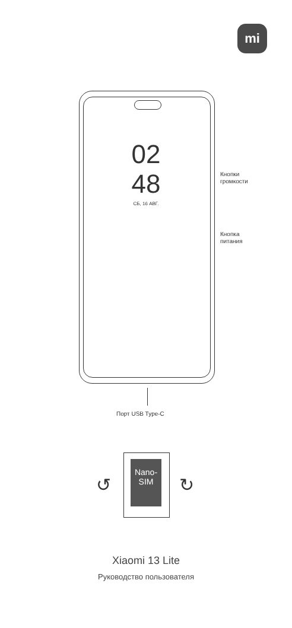mi
02
48
СБ, 16 АВГ.
Кнопки
громкости
Кнопка
питания
Порт USB Type-C
Nano-
SIM
↺ ↻
Xiaomi 13 Lite
Руководство пользователя